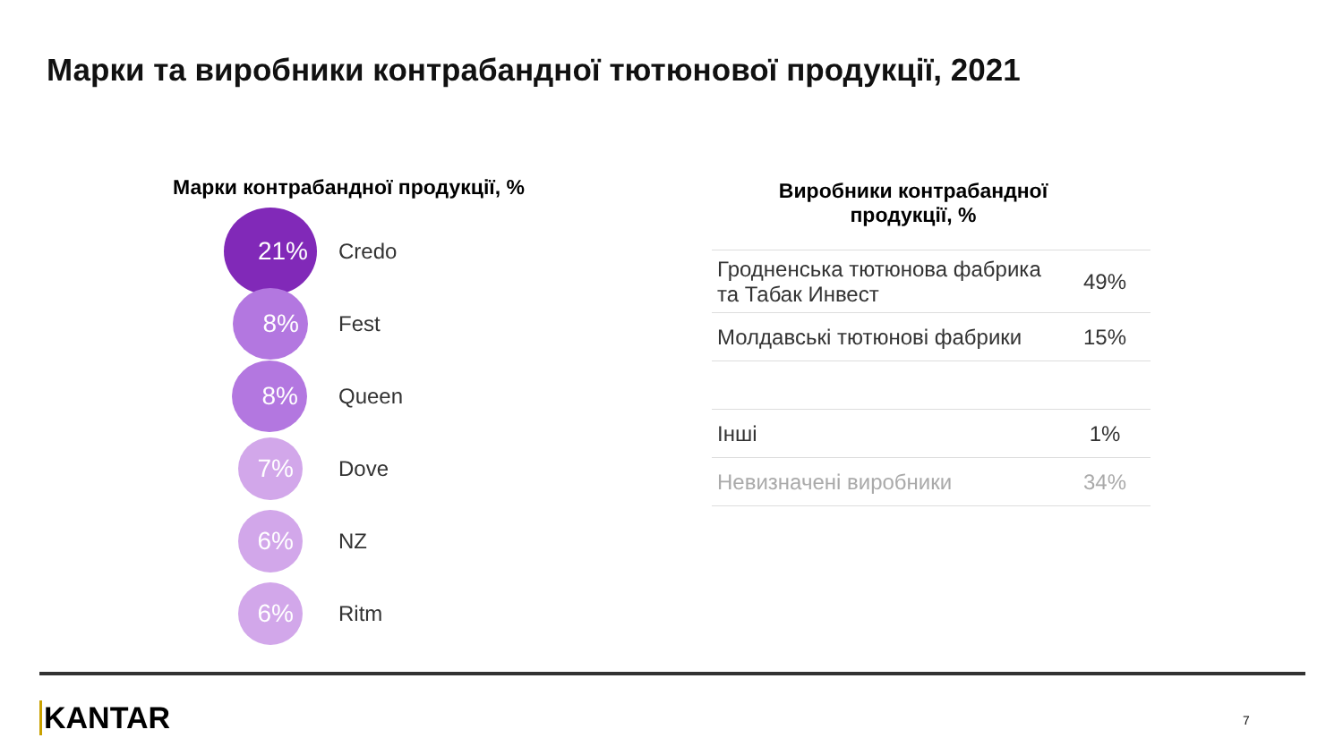Марки та виробники контрабандної тютюнової продукції, 2021
Марки контрабандної продукції, %
21%
Credo
8%
Fest
8%
Queen
7%
Dove
6%
NZ
6%
Ritm
Виробники контрабандної
продукції, %
| Гродненська тютюнова фабрика та Табак Инвест | 49% |
| Молдавські тютюнові фабрики | 15% |
| Інші | 1% |
| Невизначені виробники | 34% |
KANTAR 7